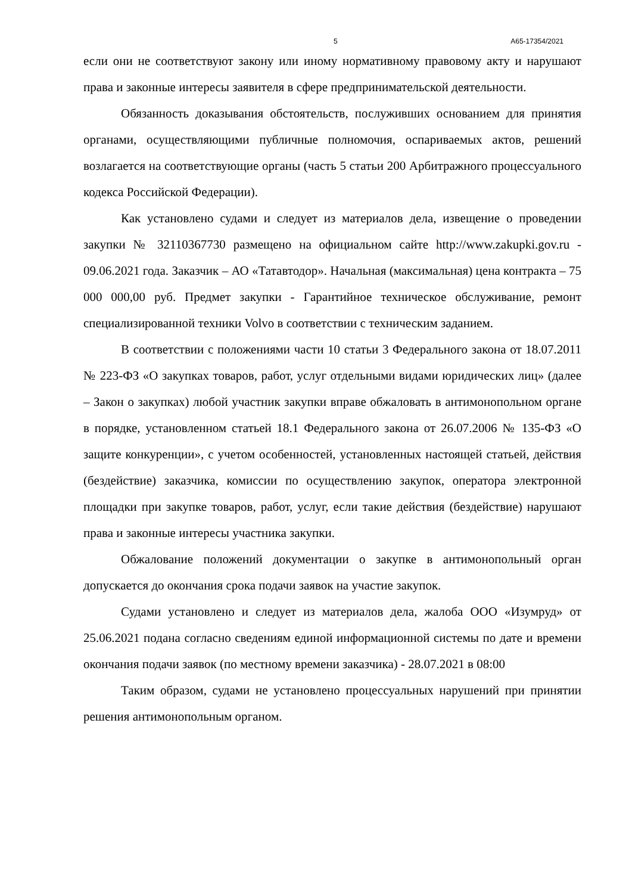5 А65-17354/2021
если они не соответствуют закону или иному нормативному правовому акту и нарушают права и законные интересы заявителя в сфере предпринимательской деятельности.
Обязанность доказывания обстоятельств, послуживших основанием для принятия органами, осуществляющими публичные полномочия, оспариваемых актов, решений возлагается на соответствующие органы (часть 5 статьи 200 Арбитражного процессуального кодекса Российской Федерации).
Как установлено судами и следует из материалов дела, извещение о проведении закупки № 32110367730 размещено на официальном сайте http://www.zakupki.gov.ru - 09.06.2021 года. Заказчик – АО «Татавтодор». Начальная (максимальная) цена контракта – 75 000 000,00 руб. Предмет закупки - Гарантийное техническое обслуживание, ремонт специализированной техники Volvo в соответствии с техническим заданием.
В соответствии с положениями части 10 статьи 3 Федерального закона от 18.07.2011 № 223-ФЗ «О закупках товаров, работ, услуг отдельными видами юридических лиц» (далее – Закон о закупках) любой участник закупки вправе обжаловать в антимонопольном органе в порядке, установленном статьей 18.1 Федерального закона от 26.07.2006 № 135-ФЗ «О защите конкуренции», с учетом особенностей, установленных настоящей статьей, действия (бездействие) заказчика, комиссии по осуществлению закупок, оператора электронной площадки при закупке товаров, работ, услуг, если такие действия (бездействие) нарушают права и законные интересы участника закупки.
Обжалование положений документации о закупке в антимонопольный орган допускается до окончания срока подачи заявок на участие закупок.
Судами установлено и следует из материалов дела, жалоба ООО «Изумруд» от 25.06.2021 подана согласно сведениям единой информационной системы по дате и времени окончания подачи заявок (по местному времени заказчика) - 28.07.2021 в 08:00
Таким образом, судами не установлено процессуальных нарушений при принятии решения антимонопольным органом.